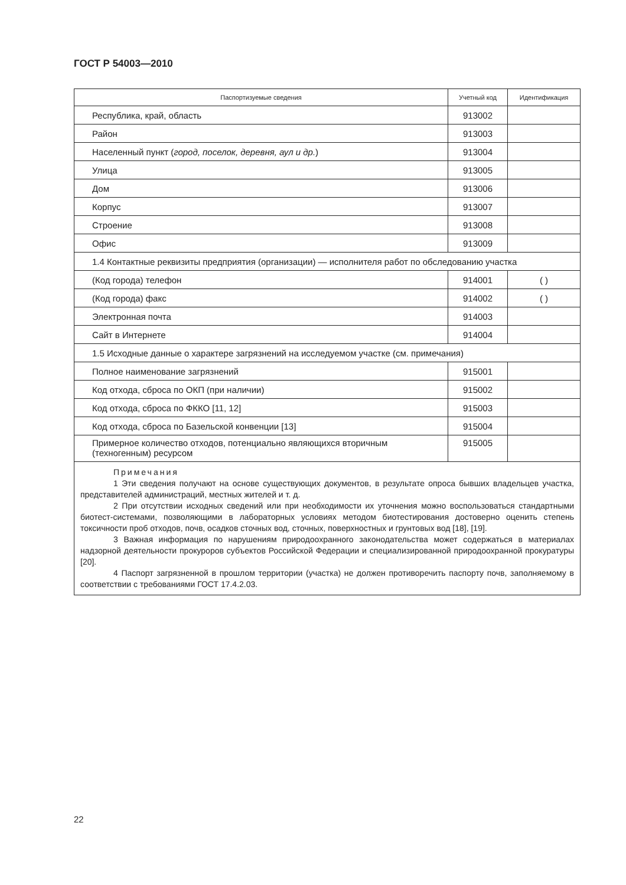ГОСТ Р 54003—2010
| Паспортизуемые сведения | Учетный код | Идентификация |
| --- | --- | --- |
| Республика, край, область | 913002 | |
| Район | 913003 | |
| Населенный пункт ( город, поселок, деревня, аул и др. ) | 913004 | |
| Улица | 913005 | |
| Дом | 913006 | |
| Корпус | 913007 | |
| Строение | 913008 | |
| Офис | 913009 | |
| 1.4 Контактные реквизиты предприятия (организации) — исполнителя работ по обследованию участка | | |
| (Код города) телефон | 914001 | ( ) |
| (Код города) факс | 914002 | ( ) |
| Электронная почта | 914003 | |
| Сайт в Интернете | 914004 | |
| 1.5 Исходные данные о характере загрязнений на исследуемом участке (см. примечания) | | |
| Полное наименование загрязнений | 915001 | |
| Код отхода, сброса по ОКП (при наличии) | 915002 | |
| Код отхода, сброса по ФККО [11, 12] | 915003 | |
| Код отхода, сброса по Базельской конвенции [13] | 915004 | |
| Примерное количество отходов, потенциально являющихся вторичным (техногенным) ресурсом | 915005 | |
| Примечания 1 Эти сведения получают на основе существующих документов, в результате опроса бывших владельцев участка, представителей администраций, местных жителей и т. д. 2 При отсутствии исходных сведений или при необходимости их уточнения можно воспользоваться стандартными биотест-системами, позволяющими в лабораторных условиях методом биотестирования достоверно оценить степень токсичности проб отходов, почв, осадков сточных вод, сточных, поверхностных и грунтовых вод [18], [19]. 3 Важная информация по нарушениям природоохранного законодательства может содержаться в материалах надзорной деятельности прокуроров субъектов Российской Федерации и специализированной природоохранной прокуратуры [20]. 4 Паспорт загрязненной в прошлом территории (участка) не должен противоречить паспорту почв, заполняемому в соответствии с требованиями ГОСТ 17.4.2.03. | | |
22